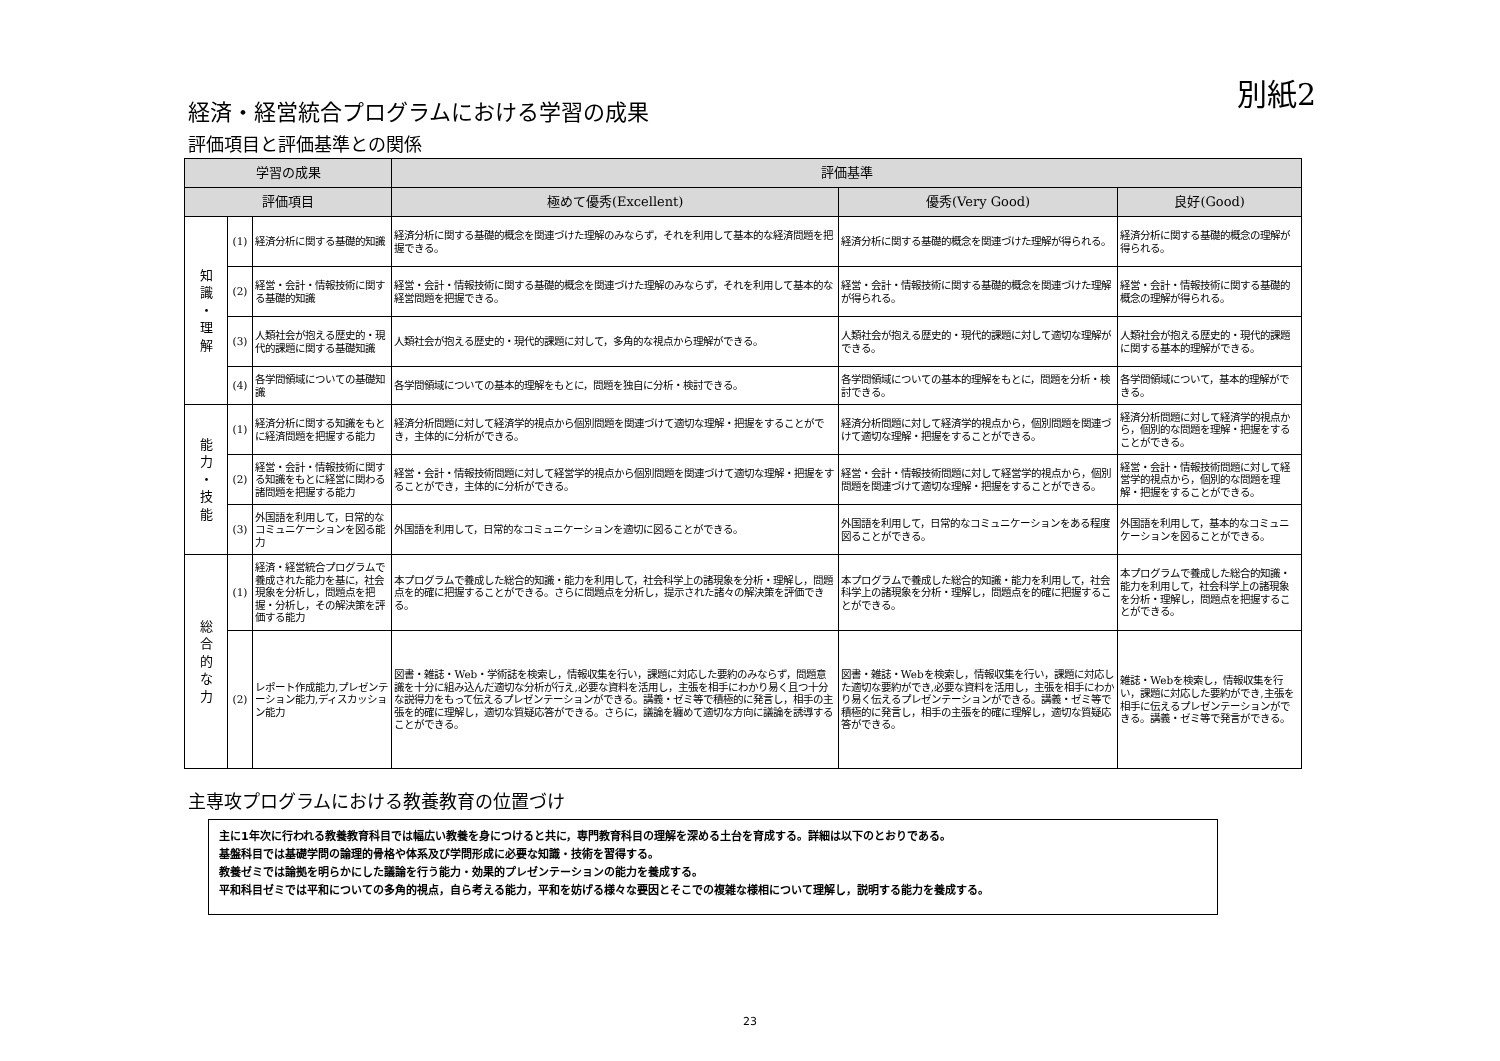別紙2
経済・経営統合プログラムにおける学習の成果
評価項目と評価基準との関係
| 学習の成果 | | | 評価基準 | | |
| --- | --- | --- | --- | --- | --- |
| 評価項目 | | | 極めて優秀(Excellent) | 優秀(Very Good) | 良好(Good) |
| 知 識 ・ 理 解 | (1) | 経済分析に関する基礎的知識 | 経済分析に関する基礎的概念を関連づけた理解のみならず，それを利用して基本的な経済問題を把握できる。 | 経済分析に関する基礎的概念を関連づけた理解が得られる。 | 経済分析に関する基礎的概念の理解が得られる。 |
| | (2) | 経営・会計・情報技術に関する基礎的知識 | 経営・会計・情報技術に関する基礎的概念を関連づけた理解のみならず，それを利用して基本的な経営問題を把握できる。 | 経営・会計・情報技術に関する基礎的概念を関連づけた理解が得られる。 | 経営・会計・情報技術に関する基礎的概念の理解が得られる。 |
| | (3) | 人類社会が抱える歴史的・現代的課題に関する基礎知識 | 人類社会が抱える歴史的・現代的課題に対して，多角的な視点から理解ができる。 | 人類社会が抱える歴史的・現代的課題に対して適切な理解ができる。 | 人類社会が抱える歴史的・現代的課題に関する基本的理解ができる。 |
| | (4) | 各学問領域についての基礎知識 | 各学問領域についての基本的理解をもとに，問題を独自に分析・検討できる。 | 各学問領域についての基本的理解をもとに，問題を分析・検討できる。 | 各学問領域について，基本的理解ができる。 |
| 能 力 ・ 技 能 | (1) | 経済分析に関する知識をもとに経済問題を把握する能力 | 経済分析問題に対して経済学的視点から個別問題を関連づけて適切な理解・把握をすることができ，主体的に分析ができる。 | 経済分析問題に対して経済学的視点から，個別問題を関連づけて適切な理解・把握をすることができる。 | 経済分析問題に対して経済学的視点から，個別的な問題を理解・把握をすることができる。 |
| | (2) | 経営・会計・情報技術に関する知識をもとに経営に関わる諸問題を把握する能力 | 経営・会計・情報技術問題に対して経営学的視点から個別問題を関連づけて適切な理解・把握をすることができ，主体的に分析ができる。 | 経営・会計・情報技術問題に対して経営学的視点から，個別問題を関連づけて適切な理解・把握をすることができる。 | 経営・会計・情報技術問題に対して経営学的視点から，個別的な問題を理解・把握をすることができる。 |
| | (3) | 外国語を利用して，日常的なコミュニケーションを図る能力 | 外国語を利用して，日常的なコミュニケーションを適切に図ることができる。 | 外国語を利用して，日常的なコミュニケーションをある程度図ることができる。 | 外国語を利用して，基本的なコミュニケーションを図ることができる。 |
| 総 合 的 な 力 | (1) | 経済・経営統合プログラムで養成された能力を基に，社会現象を分析し，問題点を把握・分析し，その解決策を評価する能力 | 本プログラムで養成した総合的知識・能力を利用して，社会科学上の諸現象を分析・理解し，問題点を的確に把握することができる。さらに問題点を分析し，提示された諸々の解決策を評価できる。 | 本プログラムで養成した総合的知識・能力を利用して，社会科学上の諸現象を分析・理解し，問題点を的確に把握することができる。 | 本プログラムで養成した総合的知識・能力を利用して，社会科学上の諸現象を分析・理解し，問題点を把握することができる。 |
| | (2) | レポート作成能力,プレゼンテーション能力,ディスカッション能力 | 図書・雑誌・Web・学術誌を検索し，情報収集を行い，課題に対応した要約のみならず，問題意識を十分に組み込んだ適切な分析が行え,必要な資料を活用し，主張を相手にわかり易く且つ十分な説得力をもって伝えるプレゼンテーションができる。講義・ゼミ等で積極的に発言し，相手の主張を的確に理解し，適切な質疑応答ができる。さらに，議論を纏めて適切な方向に議論を誘導することができる。 | 図書・雑誌・Webを検索し，情報収集を行い，課題に対応した適切な要約ができ,必要な資料を活用し，主張を相手にわかり易く伝えるプレゼンテーションができる。講義・ゼミ等で積極的に発言し，相手の主張を的確に理解し，適切な質疑応答ができる。 | 雑誌・Webを検索し，情報収集を行い，課題に対応した要約ができ,主張を相手に伝えるプレゼンテーションができる。講義・ゼミ等で発言ができる。 |
主専攻プログラムにおける教養教育の位置づけ
主に1年次に行われる教養教育科目では幅広い教養を身につけると共に，専門教育科目の理解を深める土台を育成する。詳細は以下のとおりである。
基盤科目では基礎学問の論理的骨格や体系及び学問形成に必要な知識・技術を習得する。
教養ゼミでは論拠を明らかにした議論を行う能力・効果的プレゼンテーションの能力を養成する。
平和科目ゼミでは平和についての多角的視点，自ら考える能力，平和を妨げる様々な要因とそこでの複雑な様相について理解し，説明する能力を養成する。
23